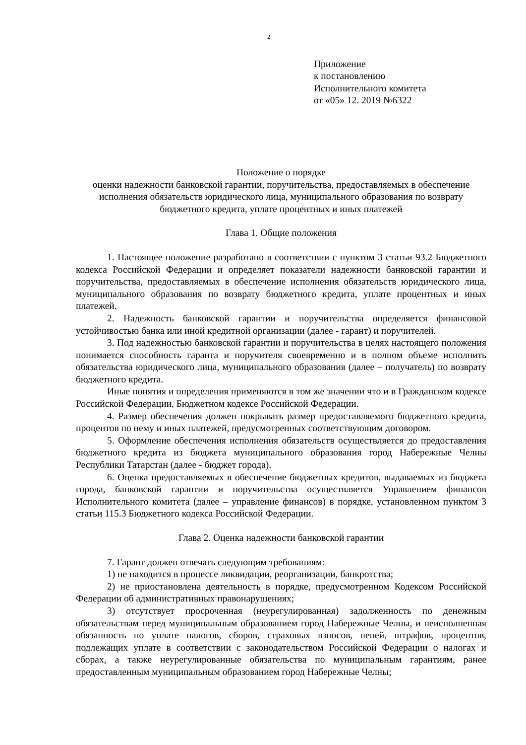2
Приложение
к постановлению
Исполнительного комитета
от «05» 12. 2019 №6322
Положение о порядке
оценки надежности банковской гарантии, поручительства, предоставляемых в обеспечение исполнения обязательств юридического лица, муниципального образования по возврату бюджетного кредита, уплате процентных и иных платежей
Глава 1. Общие положения
1. Настоящее положение разработано в соответствии с пунктом 3 статьи 93.2 Бюджетного кодекса Российской Федерации и определяет показатели надежности банковской гарантии и поручительства, предоставляемых в обеспечение исполнения обязательств юридического лица, муниципального образования по возврату бюджетного кредита, уплате процентных и иных платежей.
2. Надежность банковской гарантии и поручительства определяется финансовой устойчивостью банка или иной кредитной организации (далее - гарант) и поручителей.
3. Под надежностью банковской гарантии и поручительства в целях настоящего положения понимается способность гаранта и поручителя своевременно и в полном объеме исполнить обязательства юридического лица, муниципального образования (далее – получатель) по возврату бюджетного кредита.
Иные понятия и определения применяются в том же значении что и в Гражданском кодексе Российской Федерации, Бюджетном кодексе Российской Федерации.
4. Размер обеспечения должен покрывать размер предоставляемого бюджетного кредита, процентов по нему и иных платежей, предусмотренных соответствующим договором.
5. Оформление обеспечения исполнения обязательств осуществляется до предоставления бюджетного кредита из бюджета муниципального образования город Набережные Челны Республики Татарстан (далее - бюджет города).
6. Оценка предоставляемых в обеспечение бюджетных кредитов, выдаваемых из бюджета города, банковской гарантии и поручительства осуществляется Управлением финансов Исполнительного комитета (далее – управление финансов) в порядке, установленном пунктом 3 статьи 115.3 Бюджетного кодекса Российской Федерации.
Глава 2. Оценка надежности банковской гарантии
7. Гарант должен отвечать следующим требованиям:
1) не находится в процессе ликвидации, реорганизации, банкротства;
2) не приостановлена деятельность в порядке, предусмотренном Кодексом Российской Федерации об административных правонарушениях;
3) отсутствует просроченная (неурегулированная) задолженность по денежным обязательствам перед муниципальным образованием город Набережные Челны, и неисполненная обязанность по уплате налогов, сборов, страховых взносов, пеней, штрафов, процентов, подлежащих уплате в соответствии с законодательством Российской Федерации о налогах и сборах, а также неурегулированные обязательства по муниципальным гарантиям, ранее предоставленным муниципальным образованием город Набережные Челны;